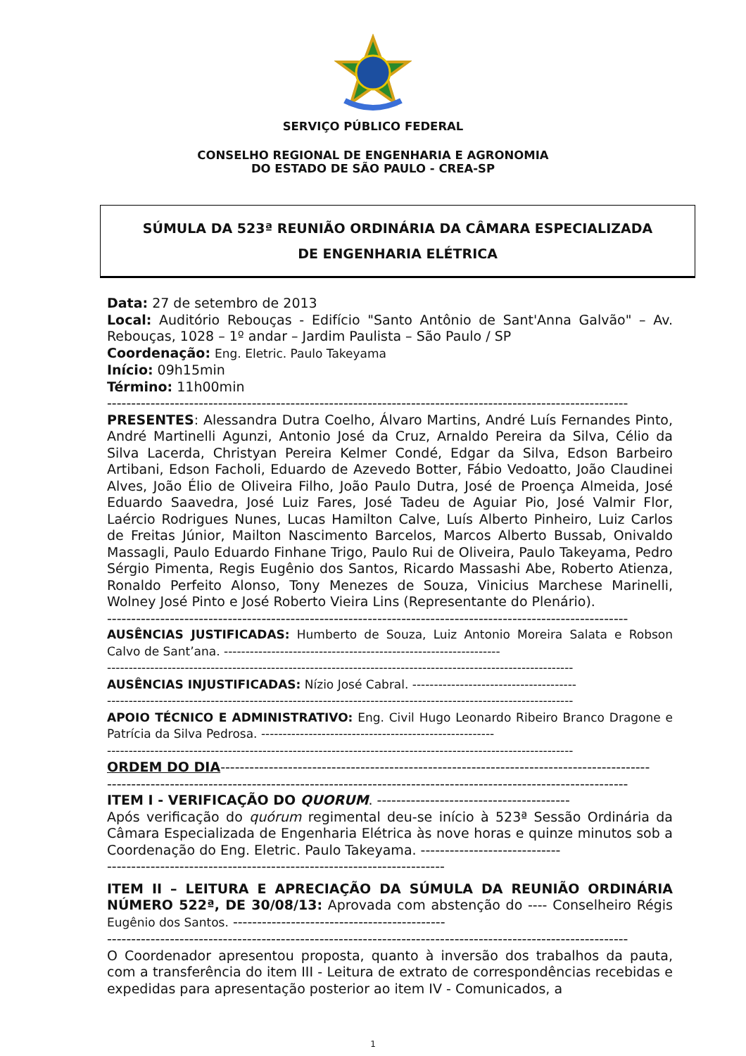SERVIÇO PÚBLICO FEDERAL
CONSELHO REGIONAL DE ENGENHARIA E AGRONOMIA
DO ESTADO DE SÃO PAULO - CREA-SP
SÚMULA DA 523ª REUNIÃO ORDINÁRIA DA CÂMARA ESPECIALIZADA
DE ENGENHARIA ELÉTRICA
Data: 27 de setembro de 2013
Local: Auditório Rebouças - Edifício "Santo Antônio de Sant'Anna Galvão" – Av. Rebouças, 1028 – 1º andar – Jardim Paulista – São Paulo / SP
Coordenação: Eng. Eletric. Paulo Takeyama
Início: 09h15min
Término: 11h00min
------------------------------------------------------------------------------------------------------------
PRESENTES: Alessandra Dutra Coelho, Álvaro Martins, André Luís Fernandes Pinto, André Martinelli Agunzi, Antonio José da Cruz, Arnaldo Pereira da Silva, Célio da Silva Lacerda, Christyan Pereira Kelmer Condé, Edgar da Silva, Edson Barbeiro Artibani, Edson Facholi, Eduardo de Azevedo Botter, Fábio Vedoatto, João Claudinei Alves, João Élio de Oliveira Filho, João Paulo Dutra, José de Proença Almeida, José Eduardo Saavedra, José Luiz Fares, José Tadeu de Aguiar Pio, José Valmir Flor, Laércio Rodrigues Nunes, Lucas Hamilton Calve, Luís Alberto Pinheiro, Luiz Carlos de Freitas Júnior, Mailton Nascimento Barcelos, Marcos Alberto Bussab, Onivaldo Massagli, Paulo Eduardo Finhane Trigo, Paulo Rui de Oliveira, Paulo Takeyama, Pedro Sérgio Pimenta, Regis Eugênio dos Santos, Ricardo Massashi Abe, Roberto Atienza, Ronaldo Perfeito Alonso, Tony Menezes de Souza, Vinicius Marchese Marinelli, Wolney José Pinto e José Roberto Vieira Lins (Representante do Plenário).
------------------------------------------------------------------------------------------------------------
AUSÊNCIAS JUSTIFICADAS: Humberto de Souza, Luiz Antonio Moreira Salata e Robson Calvo de Sant’ana. ----------------------------------------------------------------
------------------------------------------------------------------------------------------------------------
AUSÊNCIAS INJUSTIFICADAS: Nízio José Cabral. --------------------------------------
------------------------------------------------------------------------------------------------------------
APOIO TÉCNICO E ADMINISTRATIVO: Eng. Civil Hugo Leonardo Ribeiro Branco Dragone e Patrícia da Silva Pedrosa. ------------------------------------------------------
------------------------------------------------------------------------------------------------------------
ORDEM DO DIA-----------------------------------------------------------------------------------------
------------------------------------------------------------------------------------------------------------
ITEM I - VERIFICAÇÃO DO QUORUM. ----------------------------------------
Após verificação do quórum regimental deu-se início à 523ª Sessão Ordinária da Câmara Especializada de Engenharia Elétrica às nove horas e quinze minutos sob a Coordenação do Eng. Eletric. Paulo Takeyama. -----------------------------
----------------------------------------------------------------------
ITEM II – LEITURA E APRECIAÇÃO DA SÚMULA DA REUNIÃO ORDINÁRIA NÚMERO 522ª, DE 30/08/13: Aprovada com abstenção do ---- Conselheiro Régis Eugênio dos Santos. --------------------------------------------
------------------------------------------------------------------------------------------------------------
O Coordenador apresentou proposta, quanto à inversão dos trabalhos da pauta, com a transferência do item III - Leitura de extrato de correspondências recebidas e expedidas para apresentação posterior ao item IV - Comunicados, a
1